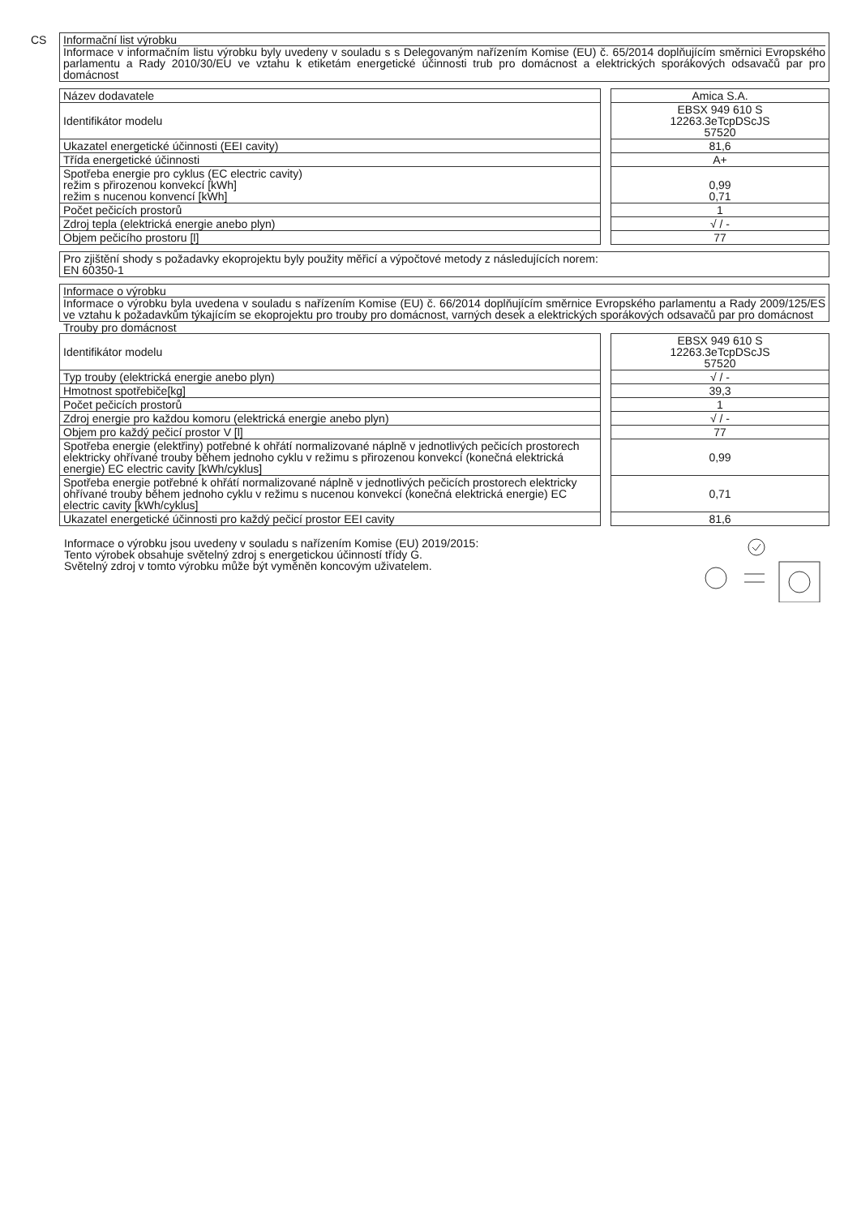CS
Informační list výrobku
Informace v informačním listu výrobku byly uvedeny v souladu s s Delegovaným nařízením Komise (EU) č. 65/2014 doplňujícím směrnici Evropského parlamentu a Rady 2010/30/EU ve vztahu k etiketám energetické účinnosti trub pro domácnost a elektrických sporákových odsavačů par pro domácnost
| Název dodavatele | | Amica S.A. |
| Identifikátor modelu | | EBSX 949 610 S 12263.3eTcpDScJS 57520 |
| Ukazatel energetické účinnosti (EEI cavity) | | 81,6 |
| Třída energetické účinnosti | | A+ |
| Spotřeba energie pro cyklus (EC electric cavity) režim s přirozenou konvekcí [kWh] režim s nucenou konvencí [kWh] | | 0,99 0,71 |
| Počet pečicích prostorů | | 1 |
| Zdroj tepla (elektrická energie anebo plyn) | | √ / - |
| Objem pečicího prostoru [l] | | 77 |
Pro zjištění shody s požadavky ekoprojektu byly použity měřicí a výpočtové metody z následujících norem:
EN 60350-1
Informace o výrobku
Informace o výrobku byla uvedena v souladu s nařízením Komise (EU) č. 66/2014 doplňujícím směrnice Evropského parlamentu a Rady 2009/125/ES ve vztahu k požadavkům týkajícím se ekoprojektu pro trouby pro domácnost, varných desek a elektrických sporákových odsavačů par pro domácnost
Trouby pro domácnost
| Identifikátor modelu | | EBSX 949 610 S 12263.3eTcpDScJS 57520 |
| Typ trouby (elektrická energie anebo plyn) | | √ / - |
| Hmotnost spotřebiče[kg] | | 39,3 |
| Počet pečicích prostorů | | 1 |
| Zdroj energie pro každou komoru (elektrická energie anebo plyn) | | √ / - |
| Objem pro každý pečicí prostor V [l] | | 77 |
| Spotřeba energie (elektřiny) potřebné k ohřátí normalizované náplně v jednotlivých pečicích prostorech elektricky ohřívané trouby během jednoho cyklu v režimu s přirozenou konvekcí (konečná elektrická energie) EC electric cavity [kWh/cyklus] | | 0,99 |
| Spotřeba energie potřebné k ohřátí normalizované náplně v jednotlivých pečicích prostorech elektricky ohřívané trouby během jednoho cyklu v režimu s nucenou konvekcí (konečná elektrická energie) EC electric cavity [kWh/cyklus] | | 0,71 |
| Ukazatel energetické účinnosti pro každý pečicí prostor EEI cavity | | 81,6 |
Informace o výrobku jsou uvedeny v souladu s nařízením Komise (EU) 2019/2015:
Tento výrobek obsahuje světelný zdroj s energetickou účinností třídy G.
Světelný zdroj v tomto výrobku může být vyměněn koncovým uživatelem.